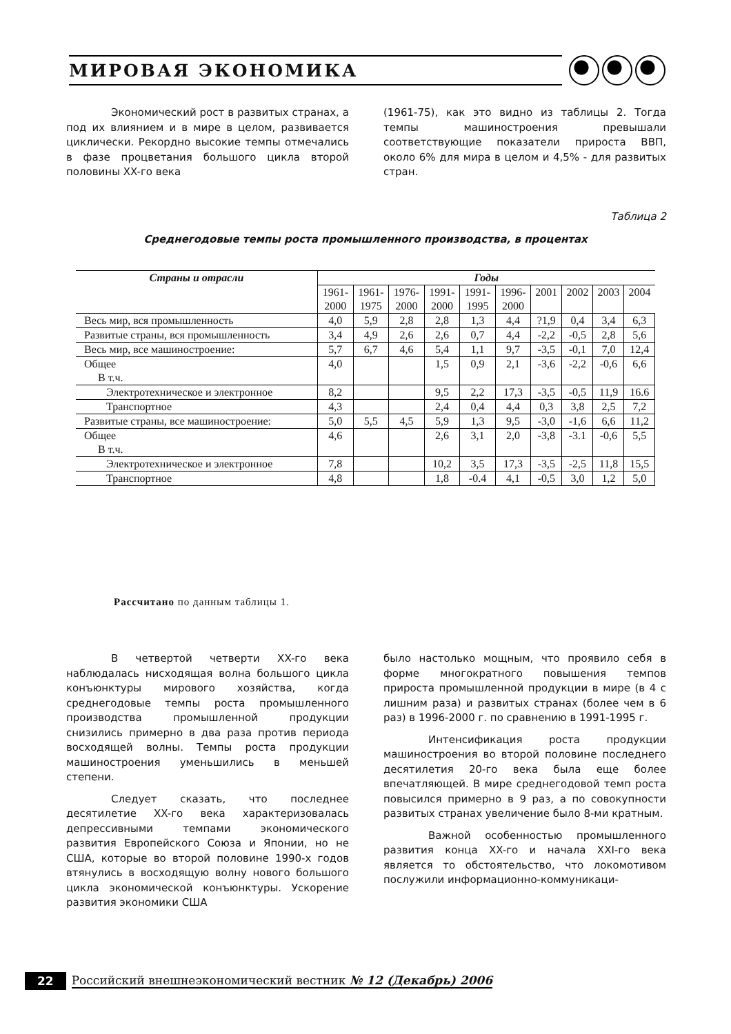МИРОВАЯ ЭКОНОМИКА
Экономический рост в развитых странах, а под их влиянием и в мире в целом, развивается циклически. Рекордно высокие темпы отмечались в фазе процветания большого цикла второй половины XX-го века
(1961-75), как это видно из таблицы 2. Тогда темпы машиностроения превышали соответствующие показатели прироста ВВП, около 6% для мира в целом и 4,5% - для развитых стран.
Таблица 2
Среднегодовые темпы роста промышленного производства, в процентах
| Страны и отрасли | Годы | | | | | | | | | |
| --- | --- | --- | --- | --- | --- | --- | --- | --- | --- | --- |
| | 1961- 2000 | 1961- 1975 | 1976- 2000 | 1991- 2000 | 1991- 1995 | 1996- 2000 | 2001 | 2002 | 2003 | 2004 |
| Весь мир, вся промышленность | 4,0 | 5,9 | 2,8 | 2,8 | 1,3 | 4,4 | ?1,9 | 0,4 | 3,4 | 6,3 |
| Развитые страны, вся промышленность | 3,4 | 4,9 | 2,6 | 2,6 | 0,7 | 4,4 | -2,2 | -0,5 | 2,8 | 5,6 |
| Весь мир, все машиностроение: | 5,7 | 6,7 | 4,6 | 5,4 | 1,1 | 9,7 | -3,5 | -0,1 | 7,0 | 12,4 |
| Общее В т.ч. | 4,0 | | | 1,5 | 0,9 | 2,1 | -3,6 | -2,2 | -0,6 | 6,6 |
| Электротехническое и электронное | 8,2 | | | 9,5 | 2,2 | 17,3 | -3,5 | -0,5 | 11,9 | 16.6 |
| Транспортное | 4,3 | | | 2,4 | 0,4 | 4,4 | 0,3 | 3,8 | 2,5 | 7,2 |
| Развитые страны, все машиностроение: | 5,0 | 5,5 | 4,5 | 5,9 | 1,3 | 9,5 | -3,0 | -1,6 | 6,6 | 11,2 |
| Общее В т.ч. | 4,6 | | | 2,6 | 3,1 | 2,0 | -3,8 | -3.1 | -0,6 | 5,5 |
| Электротехническое и электронное | 7,8 | | | 10,2 | 3,5 | 17,3 | -3,5 | -2,5 | 11,8 | 15,5 |
| Транспортное | 4,8 | | | 1,8 | -0.4 | 4,1 | -0,5 | 3,0 | 1,2 | 5,0 |
Рассчитано по данным таблицы 1.
В четвертой четверти XX-го века наблюдалась нисходящая волна большого цикла конъюнктуры мирового хозяйства, когда среднегодовые темпы роста промышленного производства промышленной продукции снизились примерно в два раза против периода восходящей волны. Темпы роста продукции машиностроения уменьшились в меньшей степени.
Следует сказать, что последнее десятилетие XX-го века характеризовалась депрессивными темпами экономического развития Европейского Союза и Японии, но не США, которые во второй половине 1990-х годов втянулись в восходящую волну нового большого цикла экономической конъюнктуры. Ускорение развития экономики США
было настолько мощным, что проявило себя в форме многократного повышения темпов прироста промышленной продукции в мире (в 4 с лишним раза) и развитых странах (более чем в 6 раз) в 1996-2000 г. по сравнению в 1991-1995 г.
Интенсификация роста продукции машиностроения во второй половине последнего десятилетия 20-го века была еще более впечатляющей. В мире среднегодовой темп роста повысился примерно в 9 раз, а по совокупности развитых странах увеличение было 8-ми кратным.
Важной особенностью промышленного развития конца XX-го и начала XXI-го века является то обстоятельство, что локомотивом послужили информационно-коммуникаци-
22 Российский внешнеэкономический вестник № 12 (Декабрь) 2006